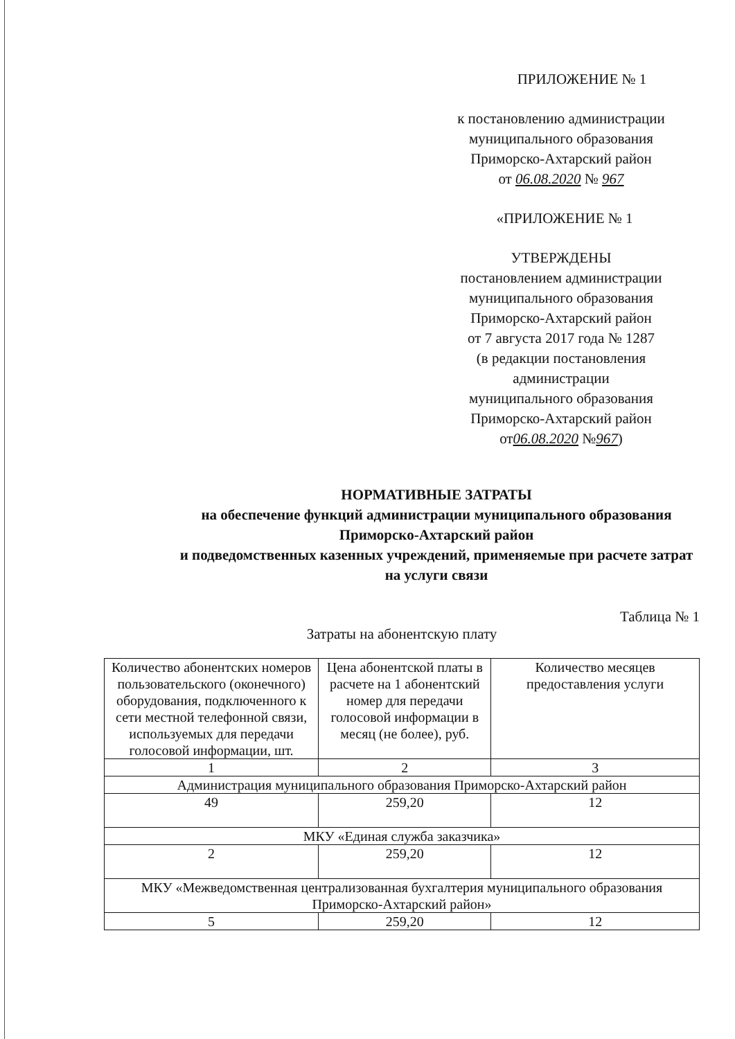ПРИЛОЖЕНИЕ № 1
к постановлению администрации
муниципального образования
Приморско-Ахтарский район
от 06.08.2020 № 967
«ПРИЛОЖЕНИЕ № 1
УТВЕРЖДЕНЫ
постановлением администрации
муниципального образования
Приморско-Ахтарский район
от 7 августа 2017 года № 1287
(в редакции постановления
администрации
муниципального образования
Приморско-Ахтарский район
от06.08.2020 №967)
НОРМАТИВНЫЕ ЗАТРАТЫ
на обеспечение функций администрации муниципального образования Приморско-Ахтарский район
и подведомственных казенных учреждений, применяемые при расчете затрат на услуги связи
Таблица № 1
Затраты на абонентскую плату
| Количество абонентских номеров пользовательского (оконечного) оборудования, подключенного к сети местной телефонной связи, используемых для передачи голосовой информации, шт. | Цена абонентской платы в расчете на 1 абонентский номер для передачи голосовой информации в месяц (не более), руб. | Количество месяцев предоставления услуги |
| --- | --- | --- |
| 1 | 2 | 3 |
| Администрация муниципального образования Приморско-Ахтарский район | | |
| 49 | 259,20 | 12 |
| МКУ «Единая служба заказчика» | | |
| 2 | 259,20 | 12 |
| МКУ «Межведомственная централизованная бухгалтерия муниципального образования Приморско-Ахтарский район» | | |
| 5 | 259,20 | 12 |